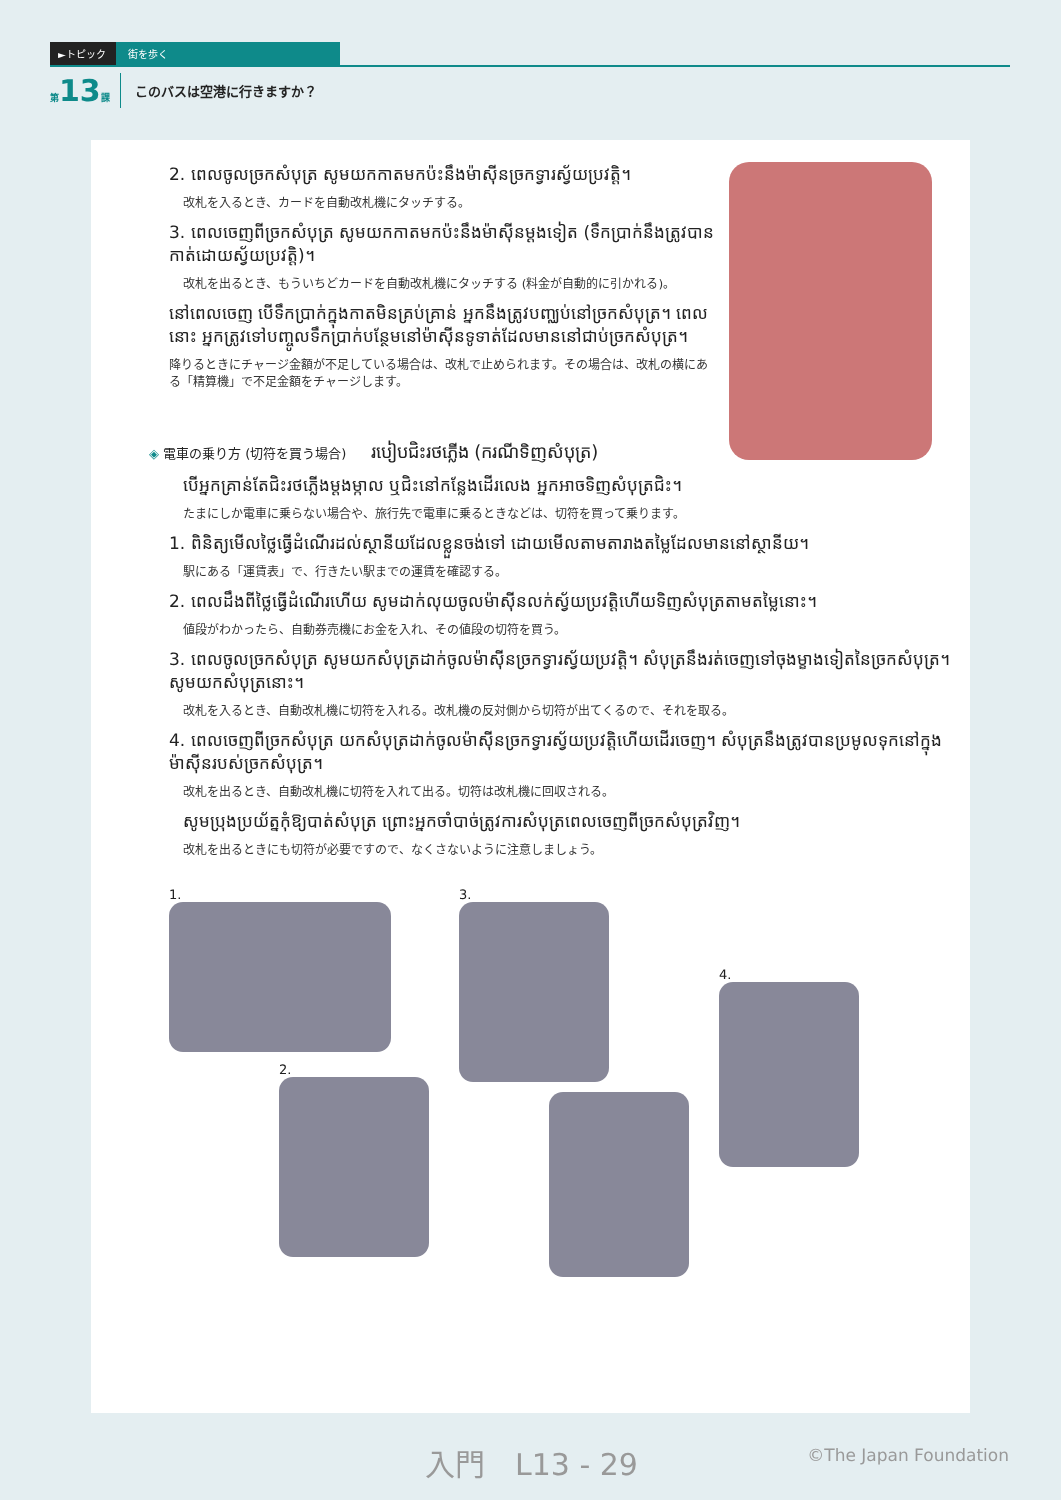►トピック 街を歩く
第13課 このバスは空港に行きますか？
2. ពេលចូលច្រកសំបុត្រ សូមយកកាតមកប៉ះនឹងម៉ាស៊ីនច្រកទ្វារស្វ័យប្រវត្តិ។
改札を入るとき、カードを自動改札機にタッチする。
3. ពេលចេញពីច្រកសំបុត្រ សូមយកកាតមកប៉ះនឹងម៉ាស៊ីនម្ដងទៀត (ទឹកប្រាក់នឹងត្រូវបានកាត់ដោយស្វ័យប្រវត្តិ)។
改札を出るとき、もういちどカードを自動改札機にタッチする (料金が自動的に引かれる)。
នៅពេលចេញ បើទឹកប្រាក់ក្នុងកាតមិនគ្រប់គ្រាន់ អ្នកនឹងត្រូវបញ្ឈប់នៅច្រកសំបុត្រ។ ពេលនោះ អ្នកត្រូវទៅបញ្ចូលទឹកប្រាក់បន្ថែមនៅម៉ាស៊ីនទូទាត់ដែលមាននៅជាប់ច្រកសំបុត្រ។
降りるときにチャージ金額が不足している場合は、改札で止められます。その場合は、改札の横にある「精算機」で不足金額をチャージします。
◈ 電車の乗り方 (切符を買う場合) របៀបជិះរថភ្លើង (ករណីទិញសំបុត្រ)
បើអ្នកគ្រាន់តែជិះរថភ្លើងម្ដងម្កាល ឬជិះនៅកន្លែងដើរលេង អ្នកអាចទិញសំបុត្រជិះ។
たまにしか電車に乗らない場合や、旅行先で電車に乗るときなどは、切符を買って乗ります。
1. ពិនិត្យមើលថ្លៃធ្វើដំណើរដល់ស្ថានីយដែលខ្លួនចង់ទៅ ដោយមើលតាមតារាងតម្លៃដែលមាននៅស្ថានីយ។
駅にある「運賃表」で、行きたい駅までの運賃を確認する。
2. ពេលដឹងពីថ្លៃធ្វើដំណើរហើយ សូមដាក់លុយចូលម៉ាស៊ីនលក់ស្វ័យប្រវត្តិហើយទិញសំបុត្រតាមតម្លៃនោះ។
値段がわかったら、自動券売機にお金を入れ、その値段の切符を買う。
3. ពេលចូលច្រកសំបុត្រ សូមយកសំបុត្រដាក់ចូលម៉ាស៊ីនច្រកទ្វារស្វ័យប្រវត្តិ។ សំបុត្រនឹងរត់ចេញទៅចុងម្ខាងទៀតនៃច្រកសំបុត្រ។ សូមយកសំបុត្រនោះ។
改札を入るとき、自動改札機に切符を入れる。改札機の反対側から切符が出てくるので、それを取る。
4. ពេលចេញពីច្រកសំបុត្រ យកសំបុត្រដាក់ចូលម៉ាស៊ីនច្រកទ្វារស្វ័យប្រវត្តិហើយដើរចេញ។ សំបុត្រនឹងត្រូវបានប្រមូលទុកនៅក្នុងម៉ាស៊ីនរបស់ច្រកសំបុត្រ។
改札を出るとき、自動改札機に切符を入れて出る。切符は改札機に回収される。
សូមប្រុងប្រយ័ត្នកុំឱ្យបាត់សំបុត្រ ព្រោះអ្នកចាំបាច់ត្រូវការសំបុត្រពេលចេញពីច្រកសំបុត្រវិញ។
改札を出るときにも切符が必要ですので、なくさないように注意しましょう。
1.
2.
3.
4.
入門　L13 - 29 ©The Japan Foundation